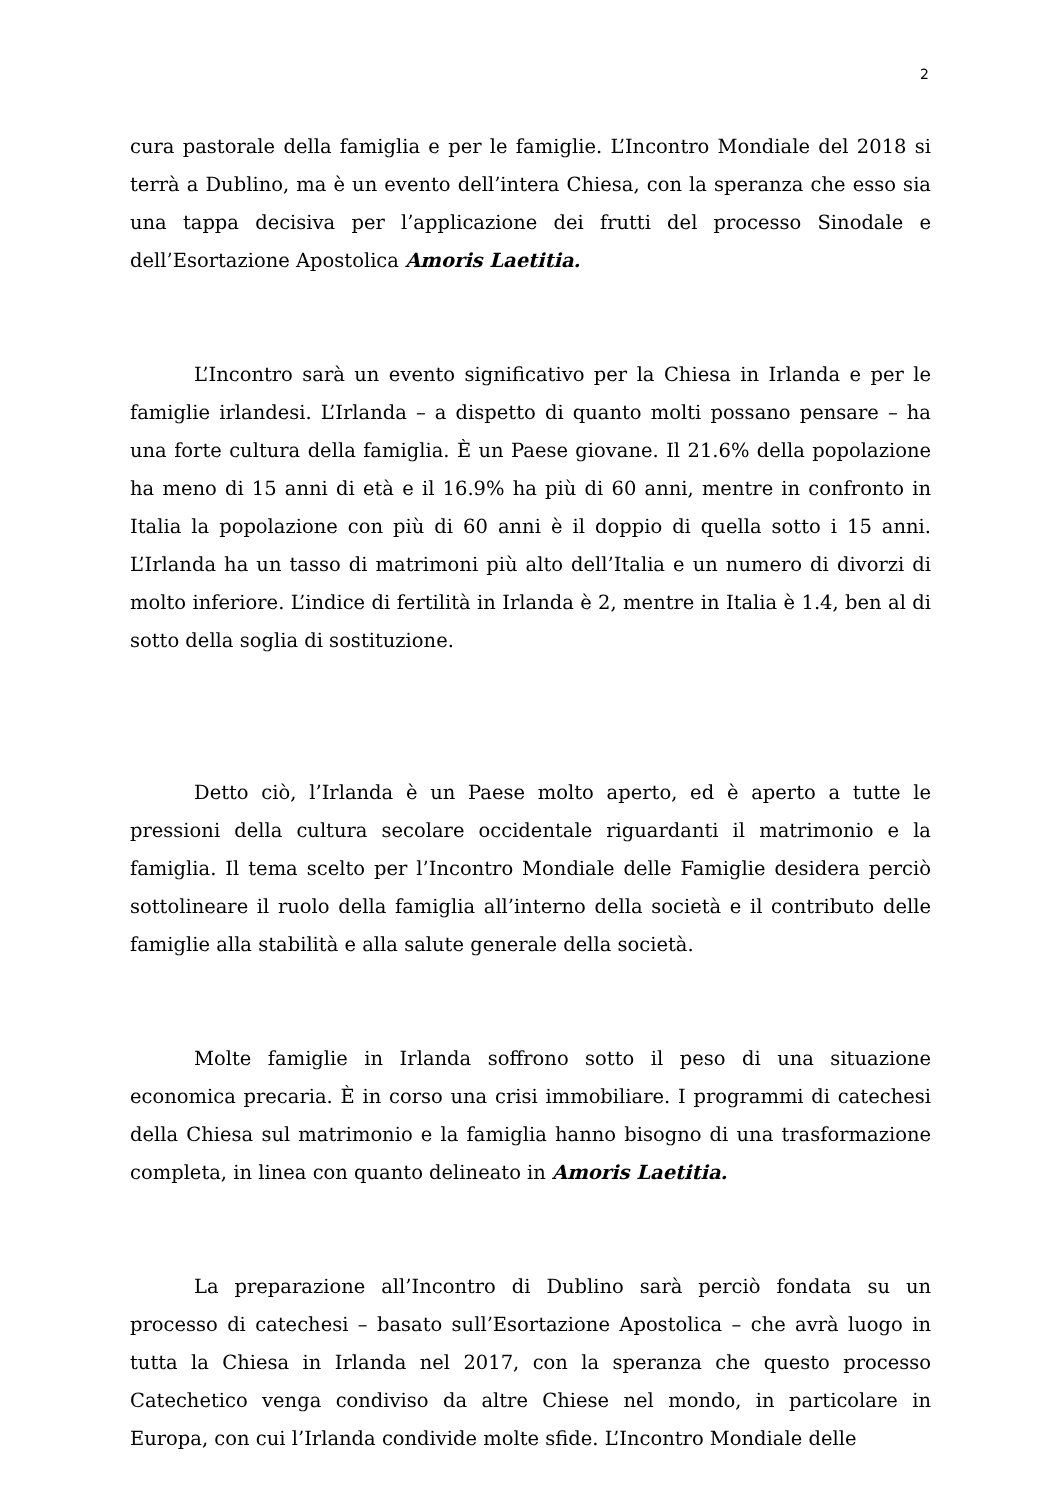2
cura pastorale della famiglia e per le famiglie. L’Incontro Mondiale del 2018 si terrà a Dublino, ma è un evento dell’intera Chiesa, con la speranza che esso sia una tappa decisiva per l’applicazione dei frutti del processo Sinodale e dell’Esortazione Apostolica Amoris Laetitia.
L’Incontro sarà un evento significativo per la Chiesa in Irlanda e per le famiglie irlandesi. L’Irlanda – a dispetto di quanto molti possano pensare – ha una forte cultura della famiglia. È un Paese giovane. Il 21.6% della popolazione ha meno di 15 anni di età e il 16.9% ha più di 60 anni, mentre in confronto in Italia la popolazione con più di 60 anni è il doppio di quella sotto i 15 anni. L’Irlanda ha un tasso di matrimoni più alto dell’Italia e un numero di divorzi di molto inferiore. L’indice di fertilità in Irlanda è 2, mentre in Italia è 1.4, ben al di sotto della soglia di sostituzione.
Detto ciò, l’Irlanda è un Paese molto aperto, ed è aperto a tutte le pressioni della cultura secolare occidentale riguardanti il matrimonio e la famiglia. Il tema scelto per l’Incontro Mondiale delle Famiglie desidera perciò sottolineare il ruolo della famiglia all’interno della società e il contributo delle famiglie alla stabilità e alla salute generale della società.
Molte famiglie in Irlanda soffrono sotto il peso di una situazione economica precaria. È in corso una crisi immobiliare. I programmi di catechesi della Chiesa sul matrimonio e la famiglia hanno bisogno di una trasformazione completa, in linea con quanto delineato in Amoris Laetitia.
La preparazione all’Incontro di Dublino sarà perciò fondata su un processo di catechesi – basato sull’Esortazione Apostolica – che avrà luogo in tutta la Chiesa in Irlanda nel 2017, con la speranza che questo processo Catechetico venga condiviso da altre Chiese nel mondo, in particolare in Europa, con cui l’Irlanda condivide molte sfide. L’Incontro Mondiale delle